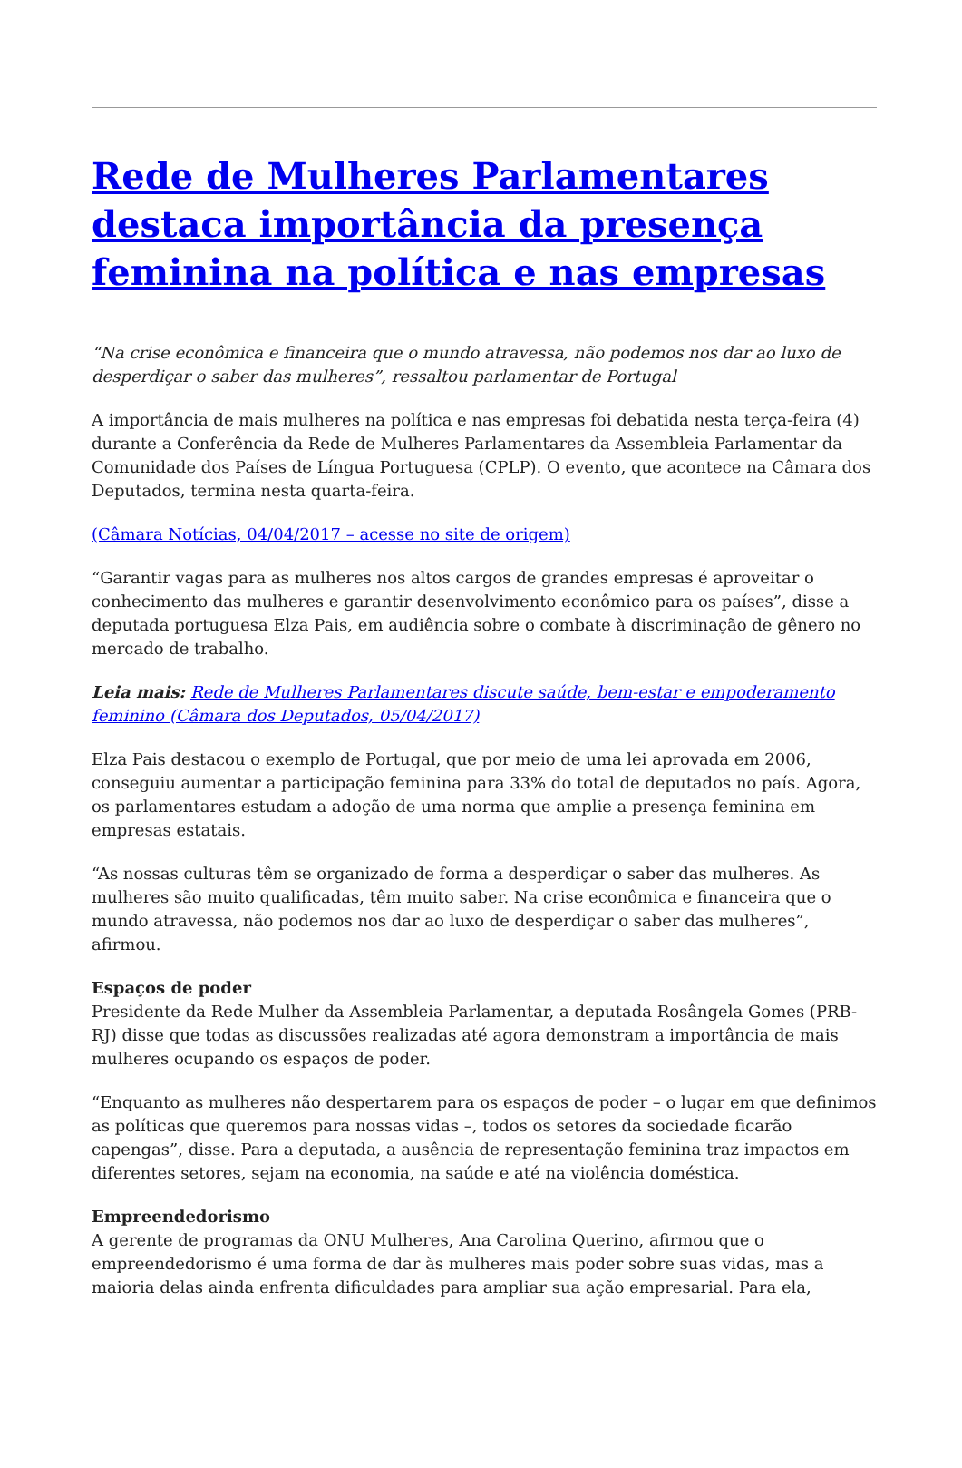Rede de Mulheres Parlamentares destaca importância da presença feminina na política e nas empresas
“Na crise econômica e financeira que o mundo atravessa, não podemos nos dar ao luxo de desperdiçar o saber das mulheres”, ressaltou parlamentar de Portugal
A importância de mais mulheres na política e nas empresas foi debatida nesta terça-feira (4) durante a Conferência da Rede de Mulheres Parlamentares da Assembleia Parlamentar da Comunidade dos Países de Língua Portuguesa (CPLP). O evento, que acontece na Câmara dos Deputados, termina nesta quarta-feira.
(Câmara Notícias, 04/04/2017 – acesse no site de origem)
“Garantir vagas para as mulheres nos altos cargos de grandes empresas é aproveitar o conhecimento das mulheres e garantir desenvolvimento econômico para os países”, disse a deputada portuguesa Elza Pais, em audiência sobre o combate à discriminação de gênero no mercado de trabalho.
Leia mais: Rede de Mulheres Parlamentares discute saúde, bem-estar e empoderamento feminino (Câmara dos Deputados, 05/04/2017)
Elza Pais destacou o exemplo de Portugal, que por meio de uma lei aprovada em 2006, conseguiu aumentar a participação feminina para 33% do total de deputados no país. Agora, os parlamentares estudam a adoção de uma norma que amplie a presença feminina em empresas estatais.
“As nossas culturas têm se organizado de forma a desperdiçar o saber das mulheres. As mulheres são muito qualificadas, têm muito saber. Na crise econômica e financeira que o mundo atravessa, não podemos nos dar ao luxo de desperdiçar o saber das mulheres”, afirmou.
Espaços de poder
Presidente da Rede Mulher da Assembleia Parlamentar, a deputada Rosângela Gomes (PRB-RJ) disse que todas as discussões realizadas até agora demonstram a importância de mais mulheres ocupando os espaços de poder.
“Enquanto as mulheres não despertarem para os espaços de poder – o lugar em que definimos as políticas que queremos para nossas vidas –, todos os setores da sociedade ficarão capengas”, disse. Para a deputada, a ausência de representação feminina traz impactos em diferentes setores, sejam na economia, na saúde e até na violência doméstica.
Empreendedorismo
A gerente de programas da ONU Mulheres, Ana Carolina Querino, afirmou que o empreendedorismo é uma forma de dar às mulheres mais poder sobre suas vidas, mas a maioria delas ainda enfrenta dificuldades para ampliar sua ação empresarial. Para ela,